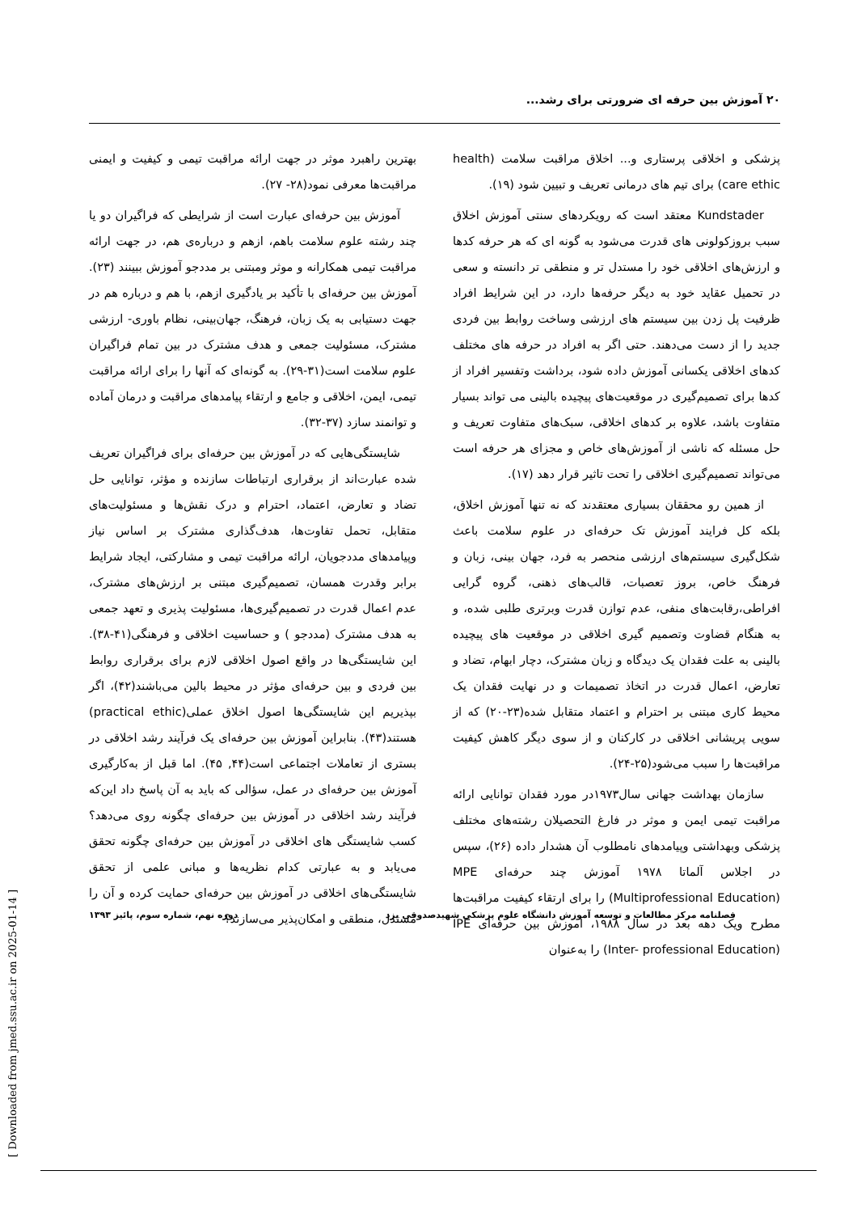۲۰ آموزش بین حرفه ای ضرورتی برای رشد...
پزشکی و اخلاقی پرستاری و... اخلاق مراقبت سلامت (health care ethic) برای تیم های درمانی تعریف و تبیین شود (۱۹).
Kundstader معتقد است که رویکردهای سنتی آموزش اخلاق سبب بروزکولونی های قدرت می‌شود به گونه ای که هر حرفه کدها و ارزش‌های اخلاقی خود را مستدل تر و منطقی تر دانسته و سعی در تحمیل عقاید خود به دیگر حرفه‌ها دارد، در این شرایط افراد ظرفیت پل زدن بین سیستم های ارزشی وساخت روابط بین فردی جدید را از دست می‌دهند. حتی اگر به افراد در حرفه های مختلف کدهای اخلاقی یکسانی آموزش داده شود، برداشت وتفسیر افراد از کدها برای تصمیم‌گیری در موقعیت‌های پیچیده بالینی می تواند بسیار متفاوت باشد، علاوه بر کدهای اخلاقی، سبک‌های متفاوت تعریف و حل مسئله که ناشی از آموزش‌های خاص و مجزای هر حرفه است می‌تواند تصمیم‌گیری اخلاقی را تحت تاثیر قرار دهد (۱۷).
از همین رو محققان بسیاری معتقدند که نه تنها آموزش اخلاق، بلکه کل فرایند آموزش تک حرفه‌ای در علوم سلامت باعث شکل‌گیری سیستم‌های ارزشی منحصر به فرد، جهان بینی، زبان و فرهنگ خاص، بروز تعصبات، قالب‌های ذهنی، گروه گرایی افراطی،رقابت‌های منفی، عدم توازن قدرت وبرتری طلبی شده، و به هنگام قضاوت وتصمیم گیری اخلاقی در موقعیت های پیچیده بالینی به علت فقدان یک دیدگاه و زبان مشترک، دچار ابهام، تضاد و تعارض، اعمال قدرت در اتخاذ تصمیمات و در نهایت فقدان یک محیط کاری مبتنی بر احترام و اعتماد متقابل شده(۲۳-۲۰) که از سویی پریشانی اخلاقی در کارکنان و از سوی دیگر کاهش کیفیت مراقبت‌ها را سبب می‌شود(۲۵-۲۴).
سازمان بهداشت جهانی سال۱۹۷۳در مورد فقدان توانایی ارائه مراقبت تیمی ایمن و موثر در فارغ التحصیلان رشته‌های مختلف پزشکی وبهداشتی وپیامدهای نامطلوب آن هشدار داده (۲۶)، سپس در اجلاس آلماتا ۱۹۷۸ آموزش چند حرفه‌ای MPE (Multiprofessional Education) را برای ارتقاء کیفیت مراقبت‌ها مطرح ویک دهه بعد در سال ۱۹۸۸، آموزش بین حرفه‌ای IPE (Inter- professional Education) را به‌عنوان
بهترین راهبرد موثر در جهت ارائه مراقبت تیمی و کیفیت و ایمنی مراقبت‌ها معرفی نمود(۲۸- ۲۷).
آموزش بین حرفه‌ای عبارت است از شرایطی که فراگیران دو یا چند رشته علوم سلامت باهم، ازهم و درباره‌ی هم، در جهت ارائه مراقبت تیمی همکارانه و موثر ومبتنی بر مددجو آموزش ببینند (۲۳). آموزش بین حرفه‌ای با تأکید بر یادگیری ازهم، با هم و درباره هم در جهت دستیابی به یک زبان، فرهنگ، جهان‌بینی، نظام باوری- ارزشی مشترک، مسئولیت جمعی و هدف مشترک در بین تمام فراگیران علوم سلامت است(۳۱-۲۹). به گونه‌ای که آنها را برای ارائه مراقبت تیمی، ایمن، اخلاقی و جامع و ارتقاء پیامدهای مراقبت و درمان آماده و توانمند سازد (۳۷-۳۲).
شایستگی‌هایی که در آموزش بین حرفه‌ای برای فراگیران تعریف شده عبارت‌اند از برقراری ارتباطات سازنده و مؤثر، توانایی حل تضاد و تعارض، اعتماد، احترام و درک نقش‌ها و مسئولیت‌های متقابل، تحمل تفاوت‌ها، هدف‌گذاری مشترک بر اساس نیاز وپیامدهای مددجویان، ارائه مراقبت تیمی و مشارکتی، ایجاد شرایط برابر وقدرت همسان، تصمیم‌گیری مبتنی بر ارزش‌های مشترک، عدم اعمال قدرت در تصمیم‌گیری‌ها، مسئولیت پذیری و تعهد جمعی به هدف مشترک (مددجو ) و حساسیت اخلاقی و فرهنگی(۴۱-۳۸). این شایستگی‌ها در واقع اصول اخلاقی لازم برای برقراری روابط بین فردی و بین حرفه‌ای مؤثر در محیط بالین می‌باشند(۴۲)، اگر بپذیریم این شایستگی‌ها اصول اخلاق عملی(practical ethic) هستند(۴۳). بنابراین آموزش بین حرفه‌ای یک فرآیند رشد اخلاقی در بستری از تعاملات اجتماعی است(۴۴, ۴۵). اما قبل از به‌کارگیری آموزش بین حرفه‌ای در عمل، سؤالی که باید به آن پاسخ داد این‌که فرآیند رشد اخلاقی در آموزش بین حرفه‌ای چگونه روی می‌دهد؟ کسب شایستگی های اخلاقی در آموزش بین حرفه‌ای چگونه تحقق می‌یابد و به عبارتی کدام نظریه‌ها و مبانی علمی از تحقق شایستگی‌های اخلاقی در آموزش بین حرفه‌ای حمایت کرده و آن را مستدل، منطقی و امکان‌پذیر می‌سازند؟
فصلنامه مرکز مطالعات و توسعه آموزش دانشگاه علوم پزشکی شهیدصدوقی یزد دوره نهم، شماره سوم، پائیز ۱۳۹۳
[ Downloaded from jmed.ssu.ac.ir on 2025-01-14 ]